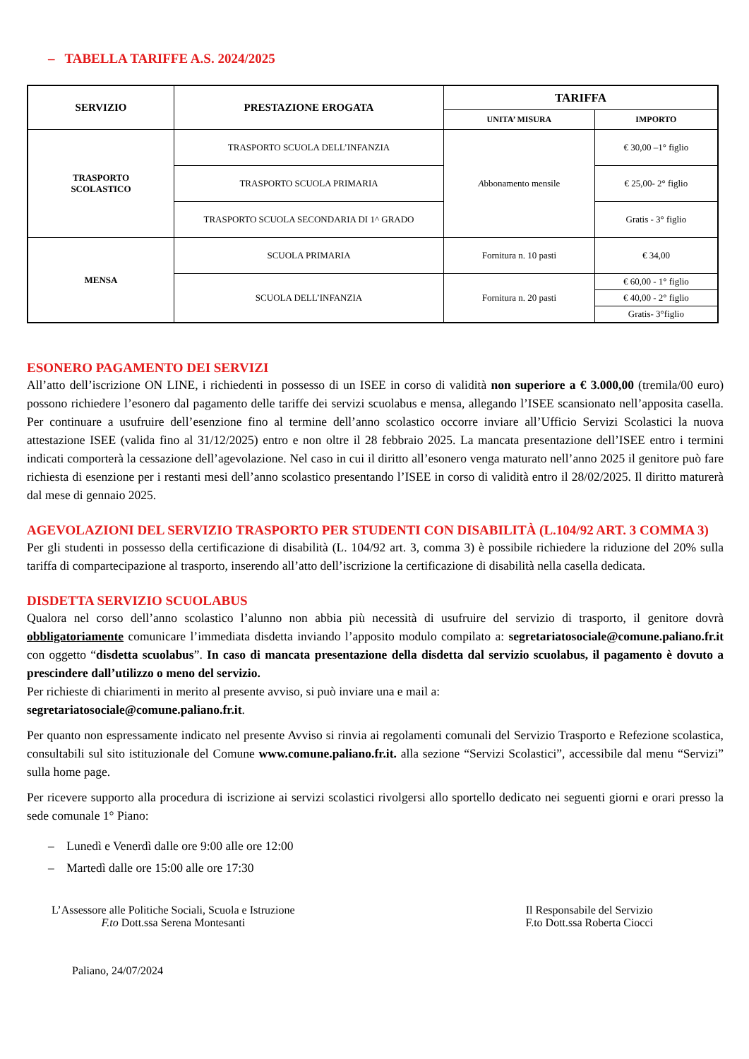– TABELLA TARIFFE A.S. 2024/2025
| SERVIZIO | PRESTAZIONE EROGATA | TARIFFA | |
| --- | --- | --- | --- |
| | | UNITA’ MISURA | IMPORTO |
| TRASPORTO SCOLASTICO | TRASPORTO SCUOLA DELL’INFANZIA | A bbonamento mensile | € 30,00 –1° figlio |
| | TRASPORTO SCUOLA PRIMARIA | | € 25,00- 2° figlio |
| | TRASPORTO SCUOLA SECONDARIA DI 1^ GRADO | | Gratis - 3° figlio |
| MENSA | SCUOLA PRIMARIA | Fornitura n. 10 pasti | € 34,00 |
| | SCUOLA DELL’INFANZIA | Fornitura n. 20 pasti | € 60,00 - 1° figlio |
| | | | € 40,00 - 2° figlio |
| | | | Gratis- 3°figlio |
ESONERO PAGAMENTO DEI SERVIZI
All’atto dell’iscrizione ON LINE, i richiedenti in possesso di un ISEE in corso di validità non superiore a € 3.000,00 (tremila/00 euro) possono richiedere l’esonero dal pagamento delle tariffe dei servizi scuolabus e mensa, allegando l’ISEE scansionato nell’apposita casella. Per continuare a usufruire dell’esenzione fino al termine dell’anno scolastico occorre inviare all’Ufficio Servizi Scolastici la nuova attestazione ISEE (valida fino al 31/12/2025) entro e non oltre il 28 febbraio 2025. La mancata presentazione dell’ISEE entro i termini indicati comporterà la cessazione dell’agevolazione. Nel caso in cui il diritto all’esonero venga maturato nell’anno 2025 il genitore può fare richiesta di esenzione per i restanti mesi dell’anno scolastico presentando l’ISEE in corso di validità entro il 28/02/2025. Il diritto maturerà dal mese di gennaio 2025.
AGEVOLAZIONI DEL SERVIZIO TRASPORTO PER STUDENTI CON DISABILITÀ (L.104/92 ART. 3 COMMA 3)
Per gli studenti in possesso della certificazione di disabilità (L. 104/92 art. 3, comma 3) è possibile richiedere la riduzione del 20% sulla tariffa di compartecipazione al trasporto, inserendo all’atto dell’iscrizione la certificazione di disabilità nella casella dedicata.
DISDETTA SERVIZIO SCUOLABUS
Qualora nel corso dell’anno scolastico l’alunno non abbia più necessità di usufruire del servizio di trasporto, il genitore dovrà obbligatoriamente comunicare l’immediata disdetta inviando l’apposito modulo compilato a: segretariatosociale@comune.paliano.fr.it con oggetto “disdetta scuolabus”. In caso di mancata presentazione della disdetta dal servizio scuolabus, il pagamento è dovuto a prescindere dall’utilizzo o meno del servizio.
Per richieste di chiarimenti in merito al presente avviso, si può inviare una e mail a:
segretariatosociale@comune.paliano.fr.it.
Per quanto non espressamente indicato nel presente Avviso si rinvia ai regolamenti comunali del Servizio Trasporto e Refezione scolastica, consultabili sul sito istituzionale del Comune www.comune.paliano.fr.it. alla sezione “Servizi Scolastici”, accessibile dal menu “Servizi” sulla home page.
Per ricevere supporto alla procedura di iscrizione ai servizi scolastici rivolgersi allo sportello dedicato nei seguenti giorni e orari presso la sede comunale 1° Piano:
– Lunedì e Venerdì dalle ore 9:00 alle ore 12:00
– Martedì dalle ore 15:00 alle ore 17:30
L’Assessore alle Politiche Sociali, Scuola e Istruzione
F.to Dott.ssa Serena Montesanti
Il Responsabile del Servizio
F.to Dott.ssa Roberta Ciocci
Paliano, 24/07/2024